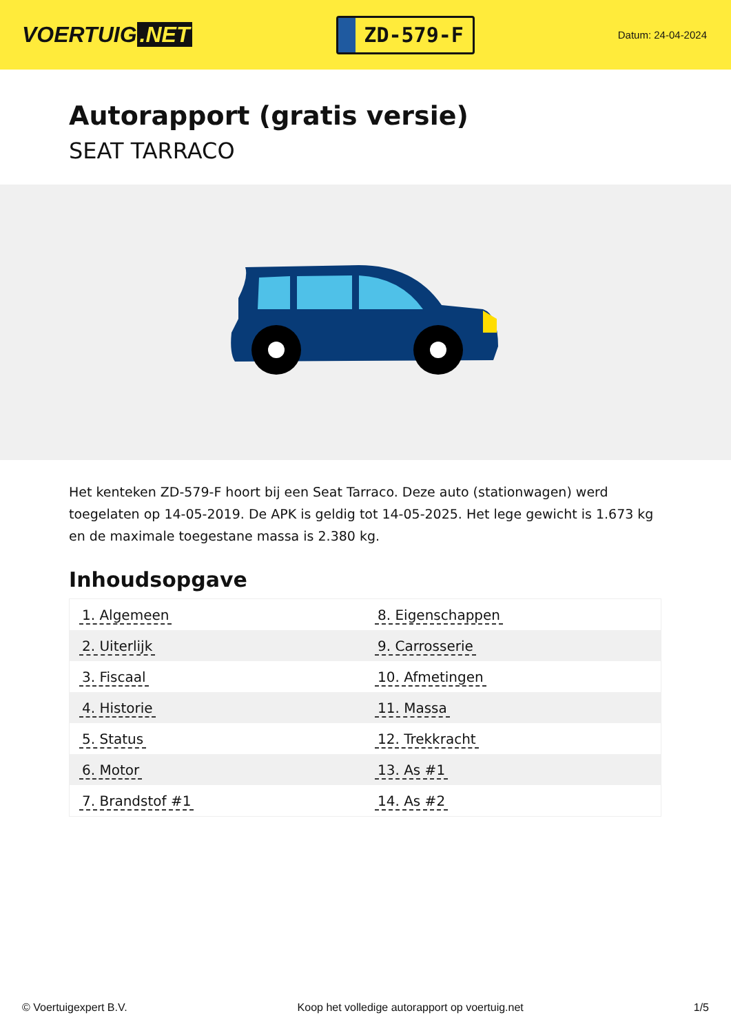VOERTUIG.NET
ZD-579-F
Datum: 24-04-2024
Autorapport (gratis versie)
SEAT TARRACO
Het kenteken ZD-579-F hoort bij een Seat Tarraco. Deze auto (stationwagen) werd toegelaten op 14-05-2019. De APK is geldig tot 14-05-2025. Het lege gewicht is 1.673 kg en de maximale toegestane massa is 2.380 kg.
Inhoudsopgave
| 1. Algemeen | 8. Eigenschappen |
| 2. Uiterlijk | 9. Carrosserie |
| 3. Fiscaal | 10. Afmetingen |
| 4. Historie | 11. Massa |
| 5. Status | 12. Trekkracht |
| 6. Motor | 13. As #1 |
| 7. Brandstof #1 | 14. As #2 |
© Voertuigexpert B.V. Koop het volledige autorapport op voertuig.net
1/5